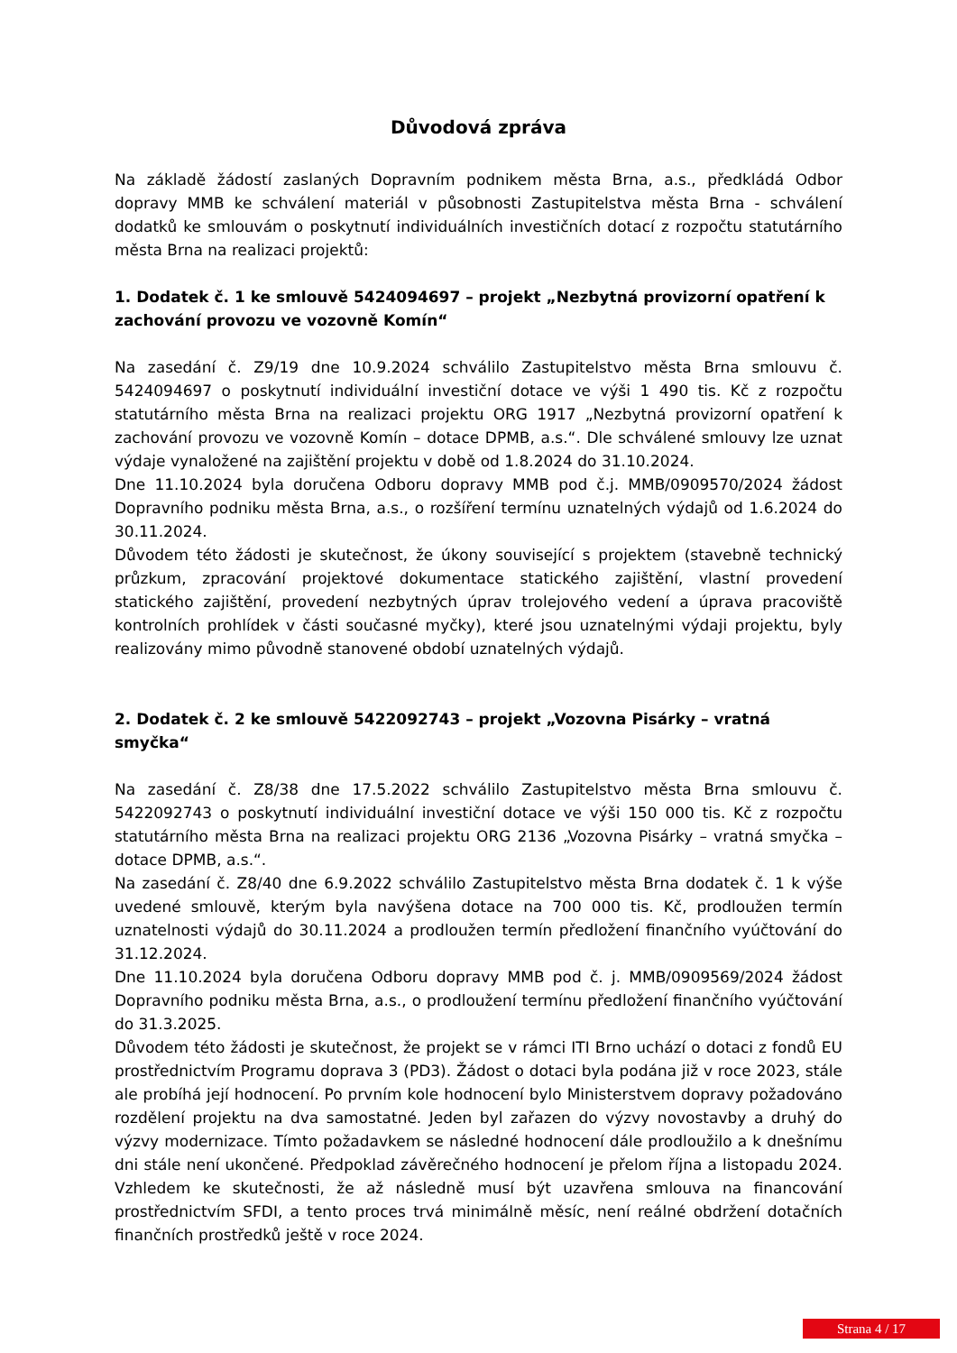Důvodová zpráva
Na základě žádostí zaslaných Dopravním podnikem města Brna, a.s., předkládá Odbor dopravy MMB ke schválení materiál v působnosti Zastupitelstva města Brna - schválení dodatků ke smlouvám o poskytnutí individuálních investičních dotací z rozpočtu statutárního města Brna na realizaci projektů:
1. Dodatek č. 1 ke smlouvě 5424094697 – projekt „Nezbytná provizorní opatření k zachování provozu ve vozovně Komín“
Na zasedání č. Z9/19 dne 10.9.2024 schválilo Zastupitelstvo města Brna smlouvu č. 5424094697 o poskytnutí individuální investiční dotace ve výši 1 490 tis. Kč z rozpočtu statutárního města Brna na realizaci projektu ORG 1917 „Nezbytná provizorní opatření k zachování provozu ve vozovně Komín – dotace DPMB, a.s.“. Dle schválené smlouvy lze uznat výdaje vynaložené na zajištění projektu v době od 1.8.2024 do 31.10.2024.
Dne 11.10.2024 byla doručena Odboru dopravy MMB pod č.j. MMB/0909570/2024 žádost Dopravního podniku města Brna, a.s., o rozšíření termínu uznatelných výdajů od 1.6.2024 do 30.11.2024.
Důvodem této žádosti je skutečnost, že úkony související s projektem (stavebně technický průzkum, zpracování projektové dokumentace statického zajištění, vlastní provedení statického zajištění, provedení nezbytných úprav trolejového vedení a úprava pracoviště kontrolních prohlídek v části současné myčky), které jsou uznatelnými výdaji projektu, byly realizovány mimo původně stanovené období uznatelných výdajů.
2. Dodatek č. 2 ke smlouvě 5422092743 – projekt „Vozovna Pisárky – vratná smyčka“
Na zasedání č. Z8/38 dne 17.5.2022 schválilo Zastupitelstvo města Brna smlouvu č. 5422092743 o poskytnutí individuální investiční dotace ve výši 150 000 tis. Kč z rozpočtu statutárního města Brna na realizaci projektu ORG 2136 „Vozovna Pisárky – vratná smyčka – dotace DPMB, a.s.“.
Na zasedání č. Z8/40 dne 6.9.2022 schválilo Zastupitelstvo města Brna dodatek č. 1 k výše uvedené smlouvě, kterým byla navýšena dotace na 700 000 tis. Kč, prodloužen termín uznatelnosti výdajů do 30.11.2024 a prodloužen termín předložení finančního vyúčtování do 31.12.2024.
Dne 11.10.2024 byla doručena Odboru dopravy MMB pod č. j. MMB/0909569/2024 žádost Dopravního podniku města Brna, a.s., o prodloužení termínu předložení finančního vyúčtování do 31.3.2025.
Důvodem této žádosti je skutečnost, že projekt se v rámci ITI Brno uchází o dotaci z fondů EU prostřednictvím Programu doprava 3 (PD3). Žádost o dotaci byla podána již v roce 2023, stále ale probíhá její hodnocení. Po prvním kole hodnocení bylo Ministerstvem dopravy požadováno rozdělení projektu na dva samostatné. Jeden byl zařazen do výzvy novostavby a druhý do výzvy modernizace. Tímto požadavkem se následné hodnocení dále prodloužilo a k dnešnímu dni stále není ukončené. Předpoklad závěrečného hodnocení je přelom října a listopadu 2024. Vzhledem ke skutečnosti, že až následně musí být uzavřena smlouva na financování prostřednictvím SFDI, a tento proces trvá minimálně měsíc, není reálné obdržení dotačních finančních prostředků ještě v roce 2024.
Strana 4 / 17